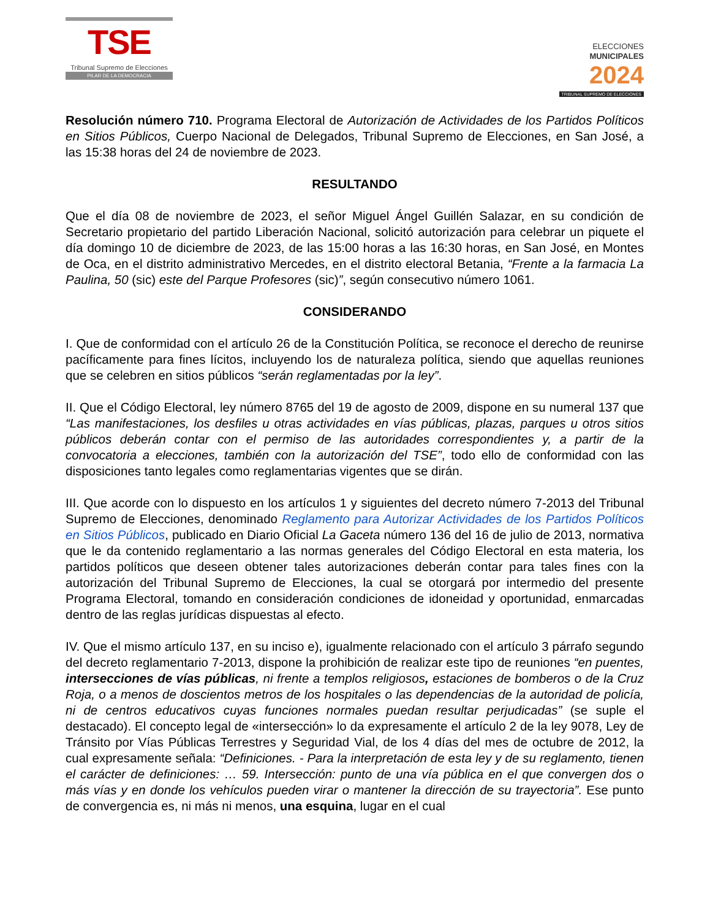TSE
Tribunal Supremo de Elecciones
PILAR DE LA DEMOCRACIA
ELECCIONES
MUNICIPALES
2024
TRIBUNAL SUPREMO DE ELECCIONES
Resolución número 710. Programa Electoral de Autorización de Actividades de los Partidos Políticos en Sitios Públicos, Cuerpo Nacional de Delegados, Tribunal Supremo de Elecciones, en San José, a las 15:38 horas del 24 de noviembre de 2023.
RESULTANDO
Que el día 08 de noviembre de 2023, el señor Miguel Ángel Guillén Salazar, en su condición de Secretario propietario del partido Liberación Nacional, solicitó autorización para celebrar un piquete el día domingo 10 de diciembre de 2023, de las 15:00 horas a las 16:30 horas, en San José, en Montes de Oca, en el distrito administrativo Mercedes, en el distrito electoral Betania, “Frente a la farmacia La Paulina, 50 (sic) este del Parque Profesores (sic)”, según consecutivo número 1061.
CONSIDERANDO
I. Que de conformidad con el artículo 26 de la Constitución Política, se reconoce el derecho de reunirse pacíficamente para fines lícitos, incluyendo los de naturaleza política, siendo que aquellas reuniones que se celebren en sitios públicos “serán reglamentadas por la ley”.
II. Que el Código Electoral, ley número 8765 del 19 de agosto de 2009, dispone en su numeral 137 que “Las manifestaciones, los desfiles u otras actividades en vías públicas, plazas, parques u otros sitios públicos deberán contar con el permiso de las autoridades correspondientes y, a partir de la convocatoria a elecciones, también con la autorización del TSE”, todo ello de conformidad con las disposiciones tanto legales como reglamentarias vigentes que se dirán.
III. Que acorde con lo dispuesto en los artículos 1 y siguientes del decreto número 7-2013 del Tribunal Supremo de Elecciones, denominado Reglamento para Autorizar Actividades de los Partidos Políticos en Sitios Públicos, publicado en Diario Oficial La Gaceta número 136 del 16 de julio de 2013, normativa que le da contenido reglamentario a las normas generales del Código Electoral en esta materia, los partidos políticos que deseen obtener tales autorizaciones deberán contar para tales fines con la autorización del Tribunal Supremo de Elecciones, la cual se otorgará por intermedio del presente Programa Electoral, tomando en consideración condiciones de idoneidad y oportunidad, enmarcadas dentro de las reglas jurídicas dispuestas al efecto.
IV. Que el mismo artículo 137, en su inciso e), igualmente relacionado con el artículo 3 párrafo segundo del decreto reglamentario 7-2013, dispone la prohibición de realizar este tipo de reuniones “en puentes, intersecciones de vías públicas, ni frente a templos religiosos, estaciones de bomberos o de la Cruz Roja, o a menos de doscientos metros de los hospitales o las dependencias de la autoridad de policía, ni de centros educativos cuyas funciones normales puedan resultar perjudicadas” (se suple el destacado). El concepto legal de «intersección» lo da expresamente el artículo 2 de la ley 9078, Ley de Tránsito por Vías Públicas Terrestres y Seguridad Vial, de los 4 días del mes de octubre de 2012, la cual expresamente señala: “Definiciones. - Para la interpretación de esta ley y de su reglamento, tienen el carácter de definiciones: … 59. Intersección: punto de una vía pública en el que convergen dos o más vías y en donde los vehículos pueden virar o mantener la dirección de su trayectoria”. Ese punto de convergencia es, ni más ni menos, una esquina, lugar en el cual